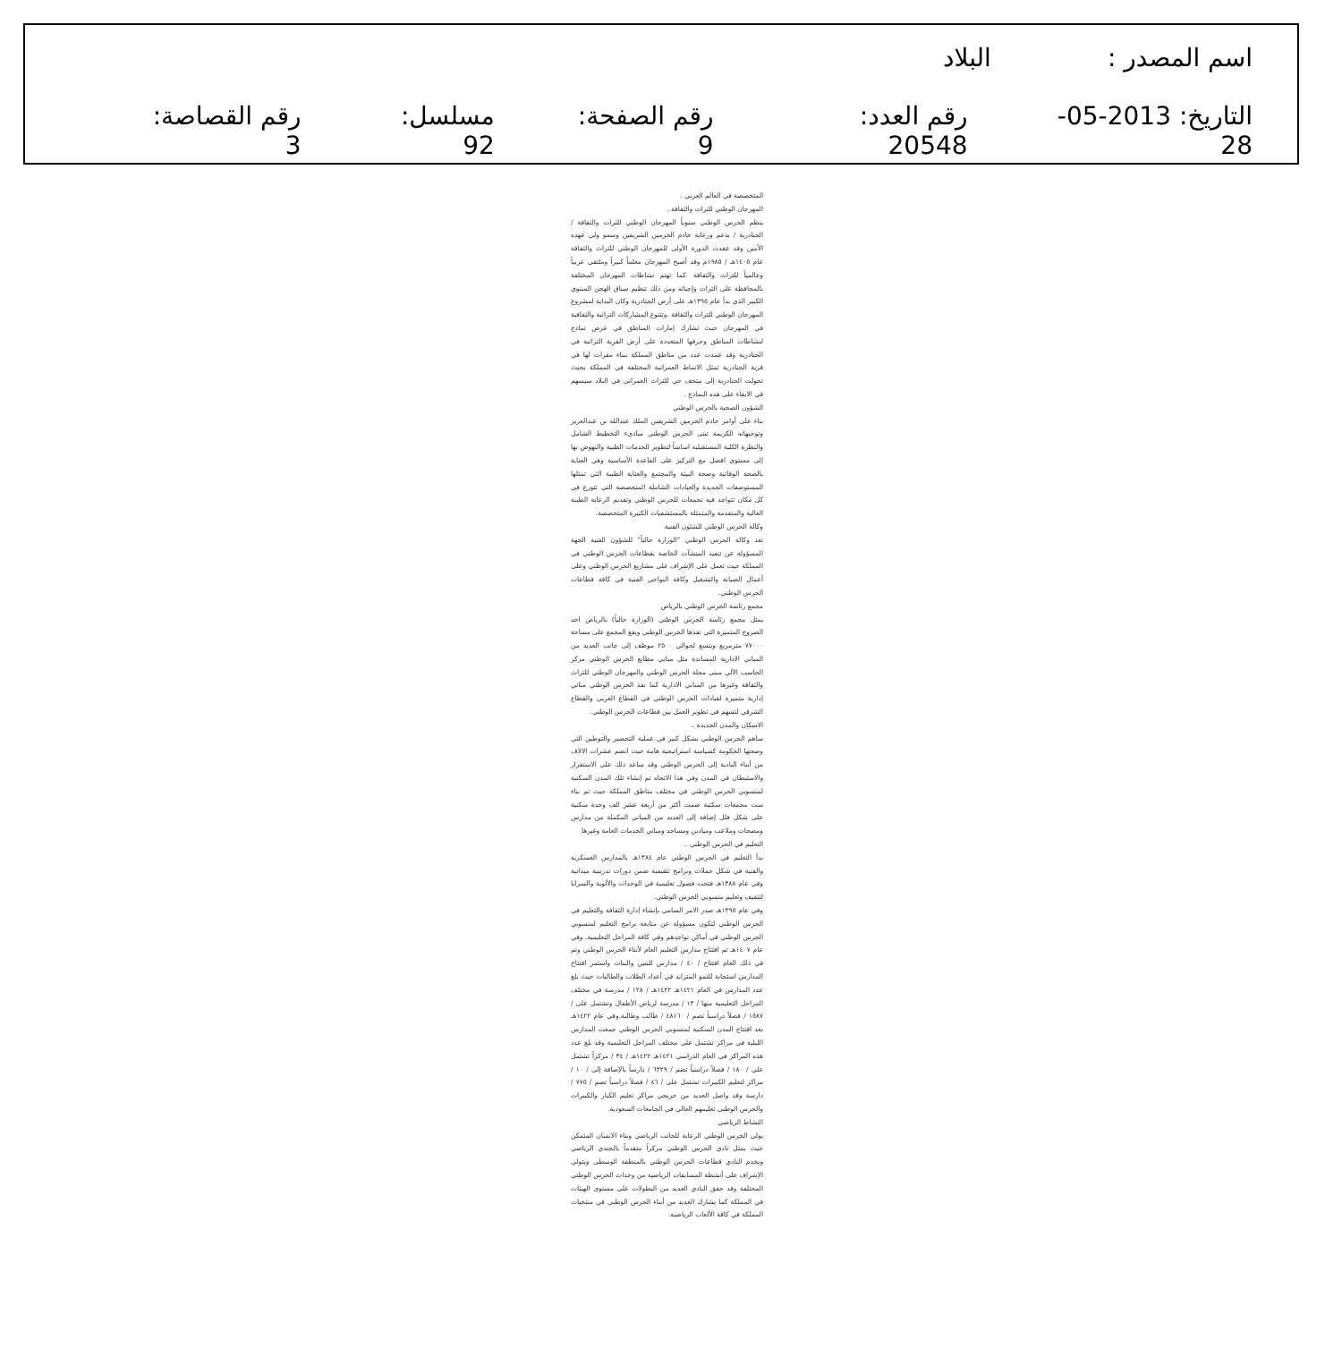اسم المصدر : البلاد
التاريخ: 2013-05-28 رقم العدد: 20548 رقم الصفحة: 9 مسلسل: 92 رقم القصاصة: 3
المتخصصة في العالم العربي .
المهرجان الوطني للتراث والثقافة..
ينظم الحرس الوطني سنوياً المهرجان الوطني للتراث والثقافة / الجنادرية / بدعم ورعاية خادم الحرمين الشريفين وسمو ولي عهده الأمين وقد عقدت الدورة الأولى للمهرجان الوطني للتراث والثقافة عام ١٤٠٥هـ / ١٩٨٥م وقد أصبح المهرجان معلماً كبيراً وملتقى عربياً وعالمياً للتراث والثقافة .كما تهتم نشاطات المهرجان المختلفة بالمحافظة على التراث وإحيائه ومن ذلك تنظيم سباق الهجن السنوي الكبير الذي بدأ عام ١٣٩٥هـ على أرض الجنادرية وكان البداية لمشروع المهرجان الوطني للتراث والثقافة .وتتنوع المشاركات التراثية والثقافية في المهرجان حيث تشارك إمارات المناطق في عرض نماذج لنشاطات المناطق وحرفها المتعددة على أرض القرية التراثية في الجنادرية وقد عمدت عدد من مناطق المملكة ببناء مقرات لها في قرية الجنادرية تمثل الانماط العمرانية المختلفة في المملكة بحيث تحولت الجنادرية إلى متحف حي للتراث العمراني في البلاد سيسهم في الابقاء على هذه النماذج .
الشؤون الصحية بالحرس الوطني
بناء على أوامر خادم الحرمين الشريفين الملك عبدالله بن عبدالعزيز وتوجيهاته الكريمة تبنى الحرس الوطني مبادىء التخطيط الشامل والنظرة الكلية المستقبلية اساساً لتطوير الخدمات الطبية والنهوض بها إلى مستوى افضل مع التركيز على القاعدة الأساسية وهي العناية بالصحة الوقائية وصحة البيئة والمجتمع والعناية الطبية التي تمثلها المستوصفات الجديدة والعيادات الشاملة المتخصصة التي تتوزع في كل مكان تتواجد فيه تجمعات للحرس الوطني وتقديم الرعاية الطبية العالية والمتقدمة والمتمثلة بالمستشفيات الكبيرة المتخصصة.
وكالة الحرس الوطني للشئون الفنية
تعد وكالة الحرس الوطني "الوزارة حالياً" للشؤون الفنية الجهة المسؤولة عن تنفيذ المنشآت الخاصة بقطاعات الحرس الوطني في المملكة حيث تعمل على الإشراف على مشاريع الحرس الوطني وعلى أعمال الصيانة والتشغيل وكافة النواحي الفنية في كافة قطاعات الحرس الوطني.
مجمع رئاسة الحرس الوطني بالرياض
يمثل مجمع رئاسة الحرس الوطني (الوزارة حالياً) بالرياض احد الصروح المتميزة التي نفذها الحرس الوطني ويقع المجمع على مساحة ٧٧٠٠٠ مترمربع ويتسع لحوالي ٢٥٠٠ موظف إلى جانب العديد من المباني الادارية المساندة مثل مباني مطابع الحرس الوطني مركز الحاسب الآلي مبنى مجلة الحرس الوطني والمهرجان الوطني للتراث والثقافة وغيرها من المباني الادارية كما نفذ الحرس الوطني مباني إدارية متميزة لقيادات الحرس الوطني في القطاع الغربي والقطاع الشرقي لتسهم في تطوير العمل بين قطاعات الحرس الوطني.
الاسكان والمدن الجديدة ..
ساهم الحرس الوطني بشكل كبير في عملية التحضير والتوطين التي وضعتها الحكومة كسياسة استراتيجية هامة حيث انضم عشرات الالاف من أبناء البادية إلى الحرس الوطني وقد ساعد ذلك على الاستقرار والاستيطان في المدن وفي هذا الاتجاه تم إنشاء تلك المدن السكنية لمنسوبي الحرس الوطني في مختلف مناطق المملكة حيث تم بناء ست مجمعات سكنية ضمت أكثر من أربعة عشر الف وحدة سكنية على شكل فلل إضافة إلى العديد من المباني المكملة من مدارس ومصحات وملاعب وميادين ومساجد ومباني الخدمات العامة وغيرها
التعليم في الحرس الوطني ..
بدأ التعليم في الحرس الوطني عام ١٣٨٤هـ بالمدارس العسكرية والفنية في شكل حملات وبرامج تثقيفية ضمن دورات تدريبية ميدانية وفي عام ١٣٨٨هـ فتحت فصول تعليمية في الوحدات والألوية والسرايا لتثقيف وتعليم منسوبي الحرس الوطني.
وفي عام ١٣٩٥هـ صدر الامر السامي بإنشاء إدارة الثقافة والتعليم في الحرس الوطني لتكون مسؤولة عن متابعة برامج التعليم لمنسوبي الحرس الوطني في أماكن تواجدهم وفي كافة المراحل التعليمية. وفي عام ١٤٠٧هـ تم افتتاح مدارس التعليم العام لأبناء الحرس الوطني وتم في ذلك العام افتتاح / ٤٠ / مدارس للبنين والبنات واستمر افتتاح المدارس استجابة للنمو المتزايد في أعداد الطلاب والطالبات حيث بلغ عدد المدارس في العام ١٤٢١هـ ١٤٢٢هـ / ١٢٨ / مدرسة في مختلف المراحل التعليمية منها / ١٣ / مدرسة لرياض الأطفال وتشتمل على / ١٥٨٧ / فصلاً دراسياً تضم / ٤٨١٦٠ / طالب وطالبة.وفي عام ١٤٢٢هـ بعد افتتاح المدن السكنية لمنسوبي الحرس الوطني جمعت المدارس الليلية في مراكز تشتمل على مختلف المراحل التعليمية وقد بلغ عدد هذه المراكز في العام الدراسي ١٤٢١هـ ١٤٢٢هـ / ٣٤ / مركزاً تشتمل على / ١٨٠ / فصلاً دراسياً تضم / ٦٣٢٩ / دارساً بالإضافة إلى / ١٠ / مراكز لتعليم الكبيرات تشتمل على / ٤٦ / فصلاً دراسياً تضم / ٧٧٥ / دارسة وقد واصل العديد من خريجي مراكز تعليم الكبار والكبيرات والحرس الوطني تعليمهم العالي في الجامعات السعودية.
النشاط الرياضي
يولي الحرس الوطني الرعاية للجانب الرياضي وبناء الانسان المتمكن حيث يمثل نادي الحرس الوطني مركزاً متقدماً بالجندي الرياضي ويخدم النادي قطاعات الحرس الوطني بالمنطقة الوسطى ويتولى الإشراف على أنشطة المسابقات الرياضية من وحدات الحرس الوطني المختلفة وقد حقق النادي العديد من البطولات على مستوى الهيئات في المملكة كما يشارك العديد من أبناء الحرس الوطني في منتخبات المملكة في كافة الألعاب الرياضية.